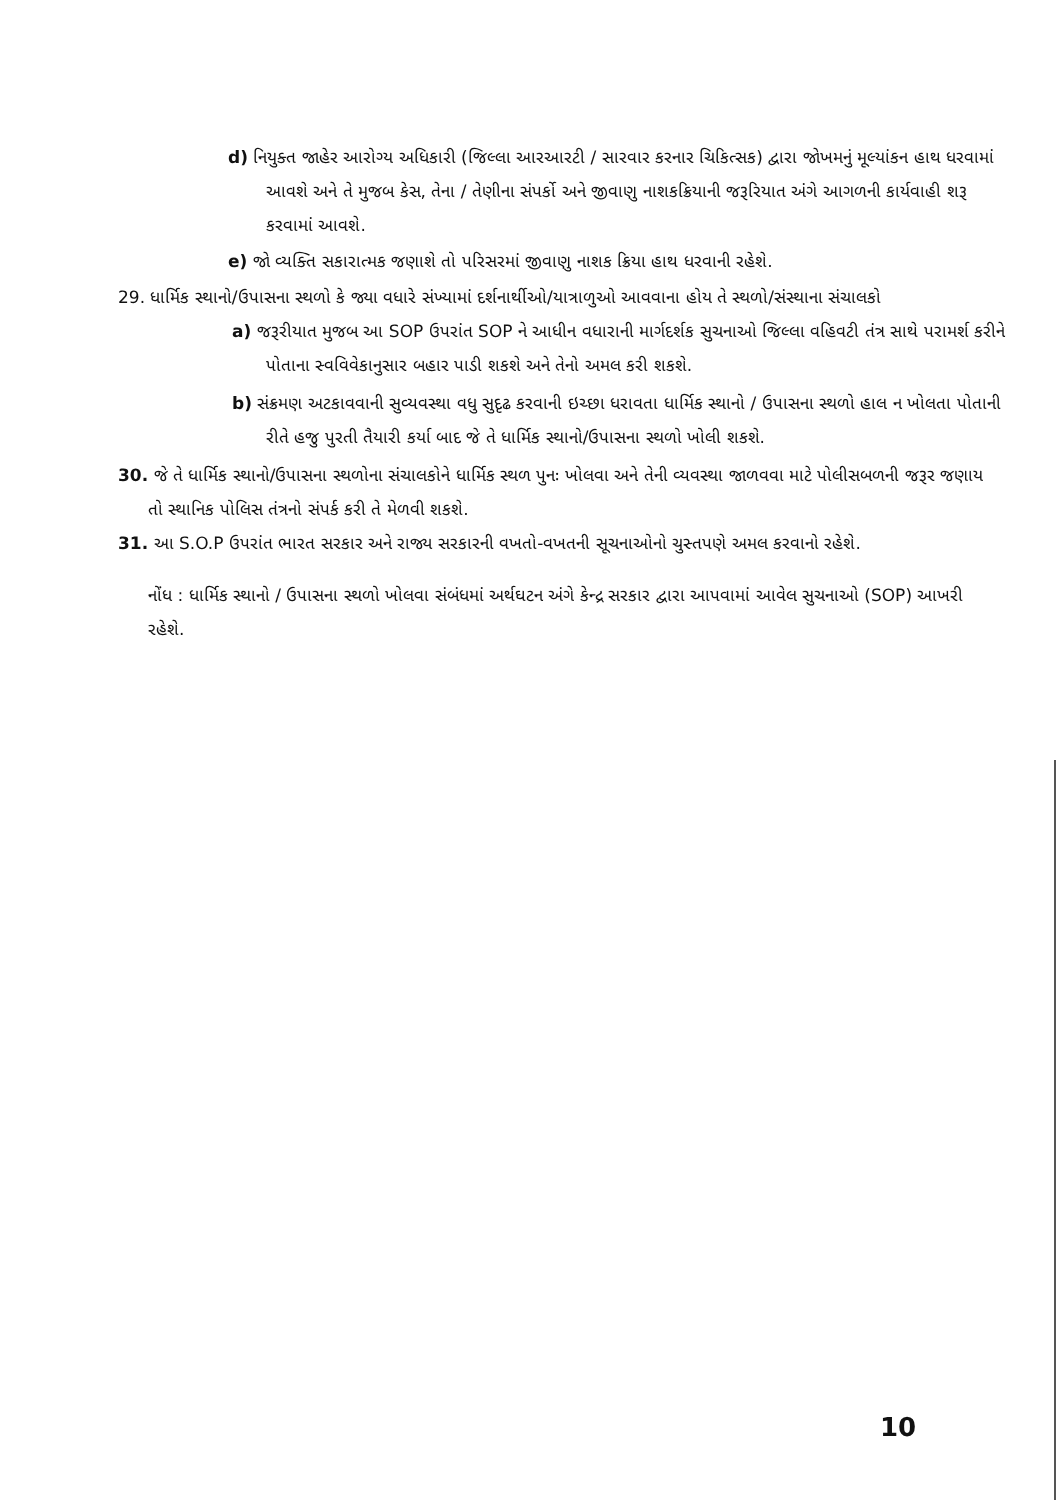d) નિયુક્ત જાહેર આરોગ્ય અધિકારી (જિલ્લા આરઆરટી / સારવાર કરનાર ચિકિત્સક) દ્વારા જોખમનું મૂલ્યાંકન હાથ ધરવામાં આવશે અને તે મુજબ કેસ, તેના / તેણીના સંપર્કો અને જીવાણુ નાશકક્રિયાની જરૂરિયાત અંગે આગળની કાર્યવાહી શરૂ કરવામાં આવશે.
e) જો વ્યક્તિ સકારાત્મક જણાશે તો પરિસરમાં જીવાણુ નાશક ક્રિયા હાથ ધરવાની રહેશે.
29. ધાર્મિક સ્થાનો/ઉપાસના સ્થળો કે જ્યા વધારે સંખ્યામાં દર્શનાર્થીઓ/યાત્રાળુઓ આવવાના હોય તે સ્થળો/સંસ્થાના સંચાલકો
a) જરૂરીયાત મુજબ આ SOP ઉપરાંત SOP ને આધીન વધારાની માર્ગદર્શક સુચનાઓ જિલ્લા વહિવટી તંત્ર સાથે પરામર્શ કરીને પોતાના સ્વવિવેકાનુસાર બહાર પાડી શકશે અને તેનો અમલ કરી શકશે.
b) સંક્રમણ અટકાવવાની સુવ્યવસ્થા વધુ સુદૃઢ કરવાની ઇચ્છા ધરાવતા ધાર્મિક સ્થાનો / ઉપાસના સ્થળો હાલ ન ખોલતા પોતાની રીતે હજુ પુરતી તૈયારી કર્યા બાદ જે તે ધાર્મિક સ્થાનો/ઉપાસના સ્થળો ખોલી શકશે.
30. જે તે ધાર્મિક સ્થાનો/ઉપાસના સ્થળોના સંચાલકોને ધાર્મિક સ્થળ પુનઃ ખોલવા અને તેની વ્યવસ્થા જાળવવા માટે પોલીસબળની જરૂર જણાય તો સ્થાનિક પોલિસ તંત્રનો સંપર્ક કરી તે મેળવી શકશે.
31. આ S.O.P ઉપરાંત ભારત સરકાર અને રાજ્ય સરકારની વખતો-વખતની સૂચનાઓનો ચુસ્તપણે અમલ કરવાનો રહેશે.
નોંધ : ધાર્મિક સ્થાનો / ઉપાસના સ્થળો ખોલવા સંબંધમાં અર્થઘટન અંગે કેન્દ્ર સરકાર દ્વારા આપવામાં આવેલ સુચનાઓ (SOP) આખરી રહેશે.
10